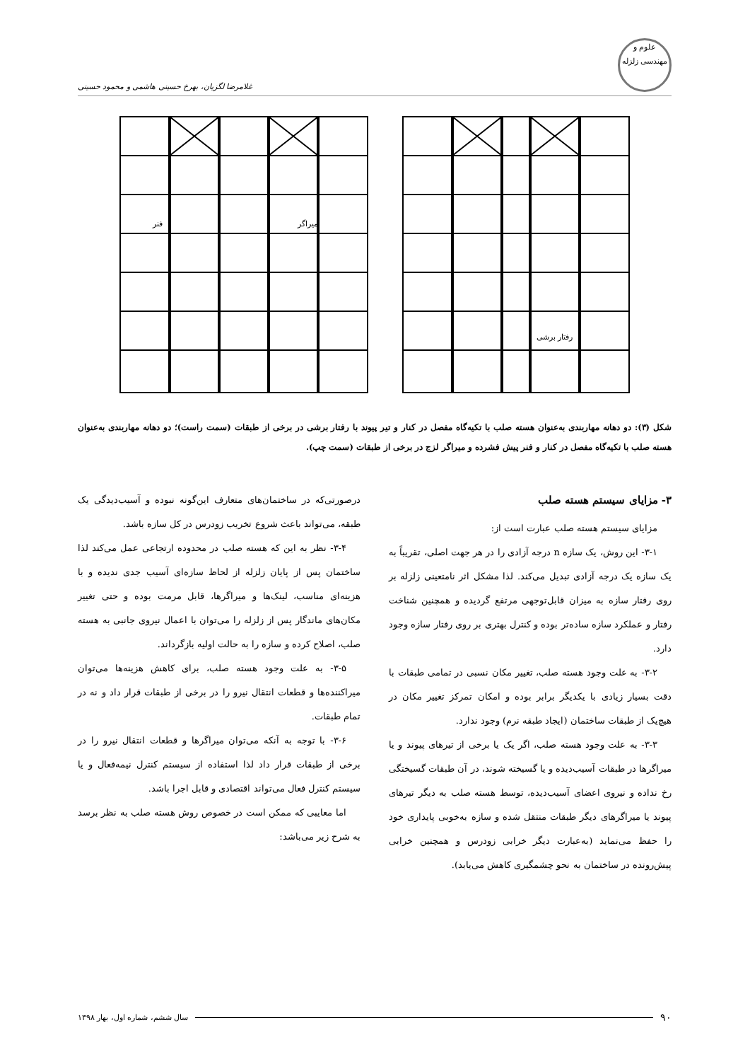علوم و مهندسی زلزله
غلامرضا لگزیان، بهرخ حسینی هاشمی و محمود حسینی
میراگر
فنر
رفتار برشی
شکل (۳): دو دهانه مهاربندی به‌عنوان هسته صلب با تکیه‌گاه مفصل در کنار و تیر پیوند با رفتار برشی در برخی از طبقات (سمت راست)؛ دو دهانه مهاربندی به‌عنوان هسته صلب با تکیه‌گاه مفصل در کنار و فنر پیش فشرده و میراگر لزج در برخی از طبقات (سمت چپ).
۳- مزایای سیستم هسته صلب
مزایای سیستم هسته صلب عبارت است از:
۳-۱- این روش، یک سازه n درجه آزادی را در هر جهت اصلی، تقریباً به یک سازه یک درجه آزادی تبدیل می‌کند. لذا مشکل اثر نامتعینی زلزله بر روی رفتار سازه به میزان قابل‌توجهی مرتفع گردیده و همچنین شناخت رفتار و عملکرد سازه ساده‌تر بوده و کنترل بهتری بر روی رفتار سازه وجود دارد.
۳-۲- به علت وجود هسته صلب، تغییر مکان نسبی در تمامی طبقات با دقت بسیار زیادی با یکدیگر برابر بوده و امکان تمرکز تغییر مکان در هیچ‌یک از طبقات ساختمان (ایجاد طبقه نرم) وجود ندارد.
۳-۳- به علت وجود هسته صلب، اگر یک یا برخی از تیرهای پیوند و یا میراگرها در طبقات آسیب‌دیده و یا گسیخته شوند، در آن طبقات گسیختگی رخ نداده و نیروی اعضای آسیب‌دیده، توسط هسته صلب به دیگر تیرهای پیوند یا میراگرهای دیگر طبقات منتقل شده و سازه به‌خوبی پایداری خود را حفظ می‌نماید (به‌عبارت دیگر خرابی زودرس و همچنین خرابی پیش‌رونده در ساختمان به نحو چشمگیری کاهش می‌یابد).
درصورتی‌که در ساختمان‌های متعارف این‌گونه نبوده و آسیب‌دیدگی یک طبقه، می‌تواند باعث شروع تخریب زودرس در کل سازه باشد.
۳-۴- نظر به این که هسته صلب در محدوده ارتجاعی عمل می‌کند لذا ساختمان پس از پایان زلزله از لحاظ سازه‌ای آسیب جدی ندیده و با هزینه‌ای مناسب، لینک‌ها و میراگرها، قابل مرمت بوده و حتی تغییر مکان‌های ماندگار پس از زلزله را می‌توان با اعمال نیروی جانبی به هسته صلب، اصلاح کرده و سازه را به حالت اولیه بازگرداند.
۳-۵- به علت وجود هسته صلب، برای کاهش هزینه‌ها می‌توان میراکننده‌ها و قطعات انتقال نیرو را در برخی از طبقات قرار داد و نه در تمام طبقات.
۳-۶- با توجه به آنکه می‌توان میراگرها و قطعات انتقال نیرو را در برخی از طبقات قرار داد لذا استفاده از سیستم کنترل نیمه‌فعال و یا سیستم کنترل فعال می‌تواند اقتصادی و قابل اجرا باشد.
اما معایبی که ممکن است در خصوص روش هسته صلب به نظر برسد به شرح زیر می‌باشد:
۹۰
سال ششم، شماره اول، بهار ۱۳۹۸